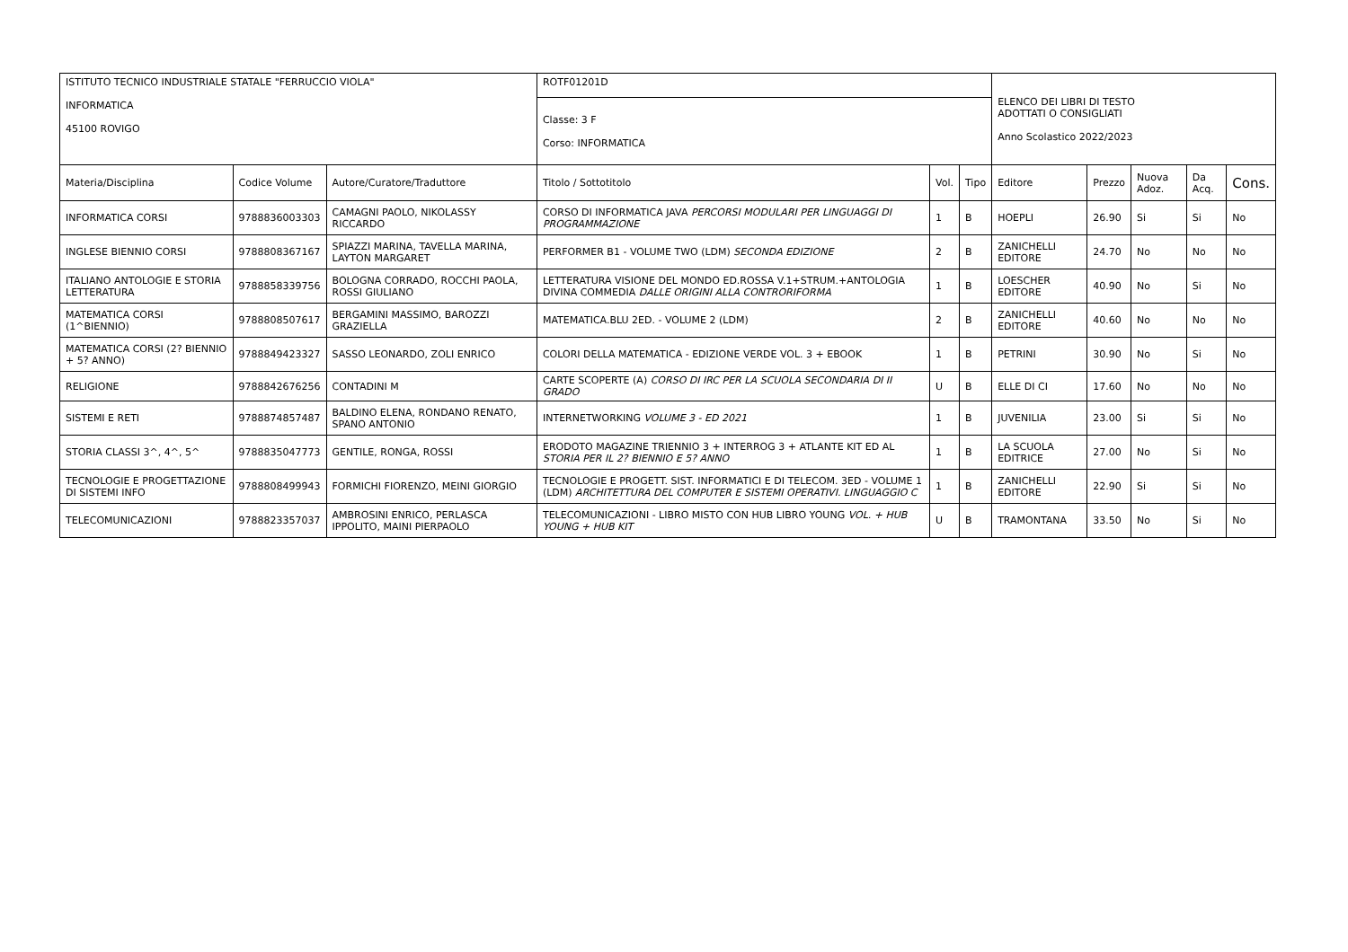| ISTITUTO TECNICO INDUSTRIALE STATALE "FERRUCCIO VIOLA" INFORMATICA 45100 ROVIGO | | | ROTF01201D | | | ELENCO DEI LIBRI DI TESTO ADOTTATI O CONSIGLIATI Anno Scolastico 2022/2023 | | | | |
| | | | Classe: 3 F Corso: INFORMATICA | | | | | | | |
| Materia/Disciplina | Codice Volume | Autore/Curatore/Traduttore | Titolo / Sottotitolo | Vol. | Tipo | Editore | Prezzo | Nuova Adoz. | Da Acq. | Cons. |
| INFORMATICA CORSI | 9788836003303 | CAMAGNI PAOLO, NIKOLASSY RICCARDO | CORSO DI INFORMATICA JAVA PERCORSI MODULARI PER LINGUAGGI DI PROGRAMMAZIONE | 1 | B | HOEPLI | 26.90 | Si | Si | No |
| INGLESE BIENNIO CORSI | 9788808367167 | SPIAZZI MARINA, TAVELLA MARINA, LAYTON MARGARET | PERFORMER B1 - VOLUME TWO (LDM) SECONDA EDIZIONE | 2 | B | ZANICHELLI EDITORE | 24.70 | No | No | No |
| ITALIANO ANTOLOGIE E STORIA LETTERATURA | 9788858339756 | BOLOGNA CORRADO, ROCCHI PAOLA, ROSSI GIULIANO | LETTERATURA VISIONE DEL MONDO ED.ROSSA V.1+STRUM.+ANTOLOGIA DIVINA COMMEDIA DALLE ORIGINI ALLA CONTRORIFORMA | 1 | B | LOESCHER EDITORE | 40.90 | No | Si | No |
| MATEMATICA CORSI (1^BIENNIO) | 9788808507617 | BERGAMINI MASSIMO, BAROZZI GRAZIELLA | MATEMATICA.BLU 2ED. - VOLUME 2 (LDM) | 2 | B | ZANICHELLI EDITORE | 40.60 | No | No | No |
| MATEMATICA CORSI (2? BIENNIO + 5? ANNO) | 9788849423327 | SASSO LEONARDO, ZOLI ENRICO | COLORI DELLA MATEMATICA - EDIZIONE VERDE VOL. 3 + EBOOK | 1 | B | PETRINI | 30.90 | No | Si | No |
| RELIGIONE | 9788842676256 | CONTADINI M | CARTE SCOPERTE (A) CORSO DI IRC PER LA SCUOLA SECONDARIA DI II GRADO | U | B | ELLE DI CI | 17.60 | No | No | No |
| SISTEMI E RETI | 9788874857487 | BALDINO ELENA, RONDANO RENATO, SPANO ANTONIO | INTERNETWORKING VOLUME 3 - ED 2021 | 1 | B | JUVENILIA | 23.00 | Si | Si | No |
| STORIA CLASSI 3^, 4^, 5^ | 9788835047773 | GENTILE, RONGA, ROSSI | ERODOTO MAGAZINE TRIENNIO 3 + INTERROG 3 + ATLANTE KIT ED AL STORIA PER IL 2? BIENNIO E 5? ANNO | 1 | B | LA SCUOLA EDITRICE | 27.00 | No | Si | No |
| TECNOLOGIE E PROGETTAZIONE DI SISTEMI INFO | 9788808499943 | FORMICHI FIORENZO, MEINI GIORGIO | TECNOLOGIE E PROGETT. SIST. INFORMATICI E DI TELECOM. 3ED - VOLUME 1 (LDM) ARCHITETTURA DEL COMPUTER E SISTEMI OPERATIVI. LINGUAGGIO C | 1 | B | ZANICHELLI EDITORE | 22.90 | Si | Si | No |
| TELECOMUNICAZIONI | 9788823357037 | AMBROSINI ENRICO, PERLASCA IPPOLITO, MAINI PIERPAOLO | TELECOMUNICAZIONI - LIBRO MISTO CON HUB LIBRO YOUNG VOL. + HUB YOUNG + HUB KIT | U | B | TRAMONTANA | 33.50 | No | Si | No |